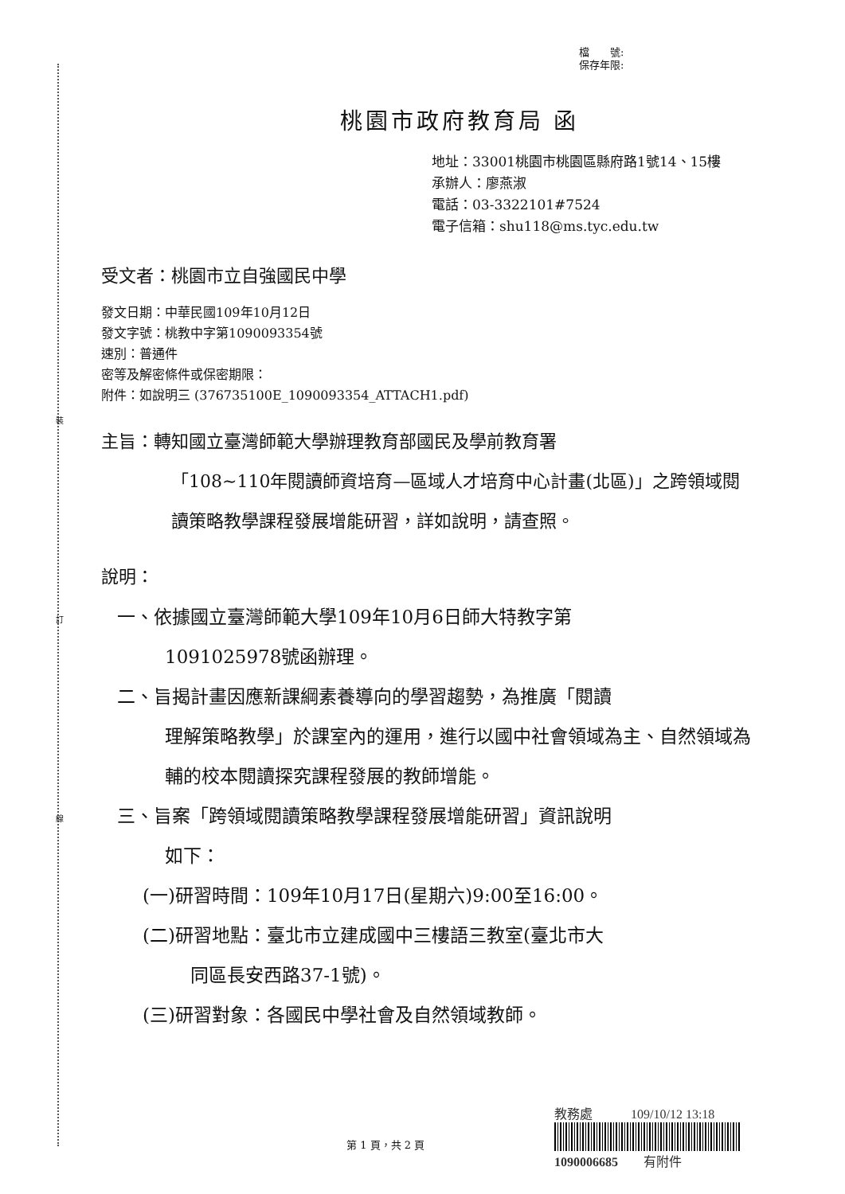裝
訂
線
檔　　號:
保存年限:
桃園市政府教育局 函
地址：33001桃園市桃園區縣府路1號14、15樓
承辦人：廖燕淑
電話：03-3322101#7524
電子信箱：shu118@ms.tyc.edu.tw
受文者：桃園市立自強國民中學
發文日期：中華民國109年10月12日
發文字號：桃教中字第1090093354號
速別：普通件
密等及解密條件或保密期限：
附件：如說明三 (376735100E_1090093354_ATTACH1.pdf)
主旨：轉知國立臺灣師範大學辦理教育部國民及學前教育署
「108~110年閱讀師資培育—區域人才培育中心計畫(北區)」之跨領域閱讀策略教學課程發展增能研習，詳如說明，請查照。
說明：
一、依據國立臺灣師範大學109年10月6日師大特教字第
1091025978號函辦理。
二、旨揭計畫因應新課綱素養導向的學習趨勢，為推廣「閱讀
理解策略教學」於課室內的運用，進行以國中社會領域為主、自然領域為輔的校本閱讀探究課程發展的教師增能。
三、旨案「跨領域閱讀策略教學課程發展增能研習」資訊說明
如下：
(一)研習時間：109年10月17日(星期六)9:00至16:00。
(二)研習地點：臺北市立建成國中三樓語三教室(臺北市大
同區長安西路37-1號)。
(三)研習對象：各國民中學社會及自然領域教師。
教務處　　　109/10/12 13:18
1090006685　　有附件
第 1 頁，共 2 頁